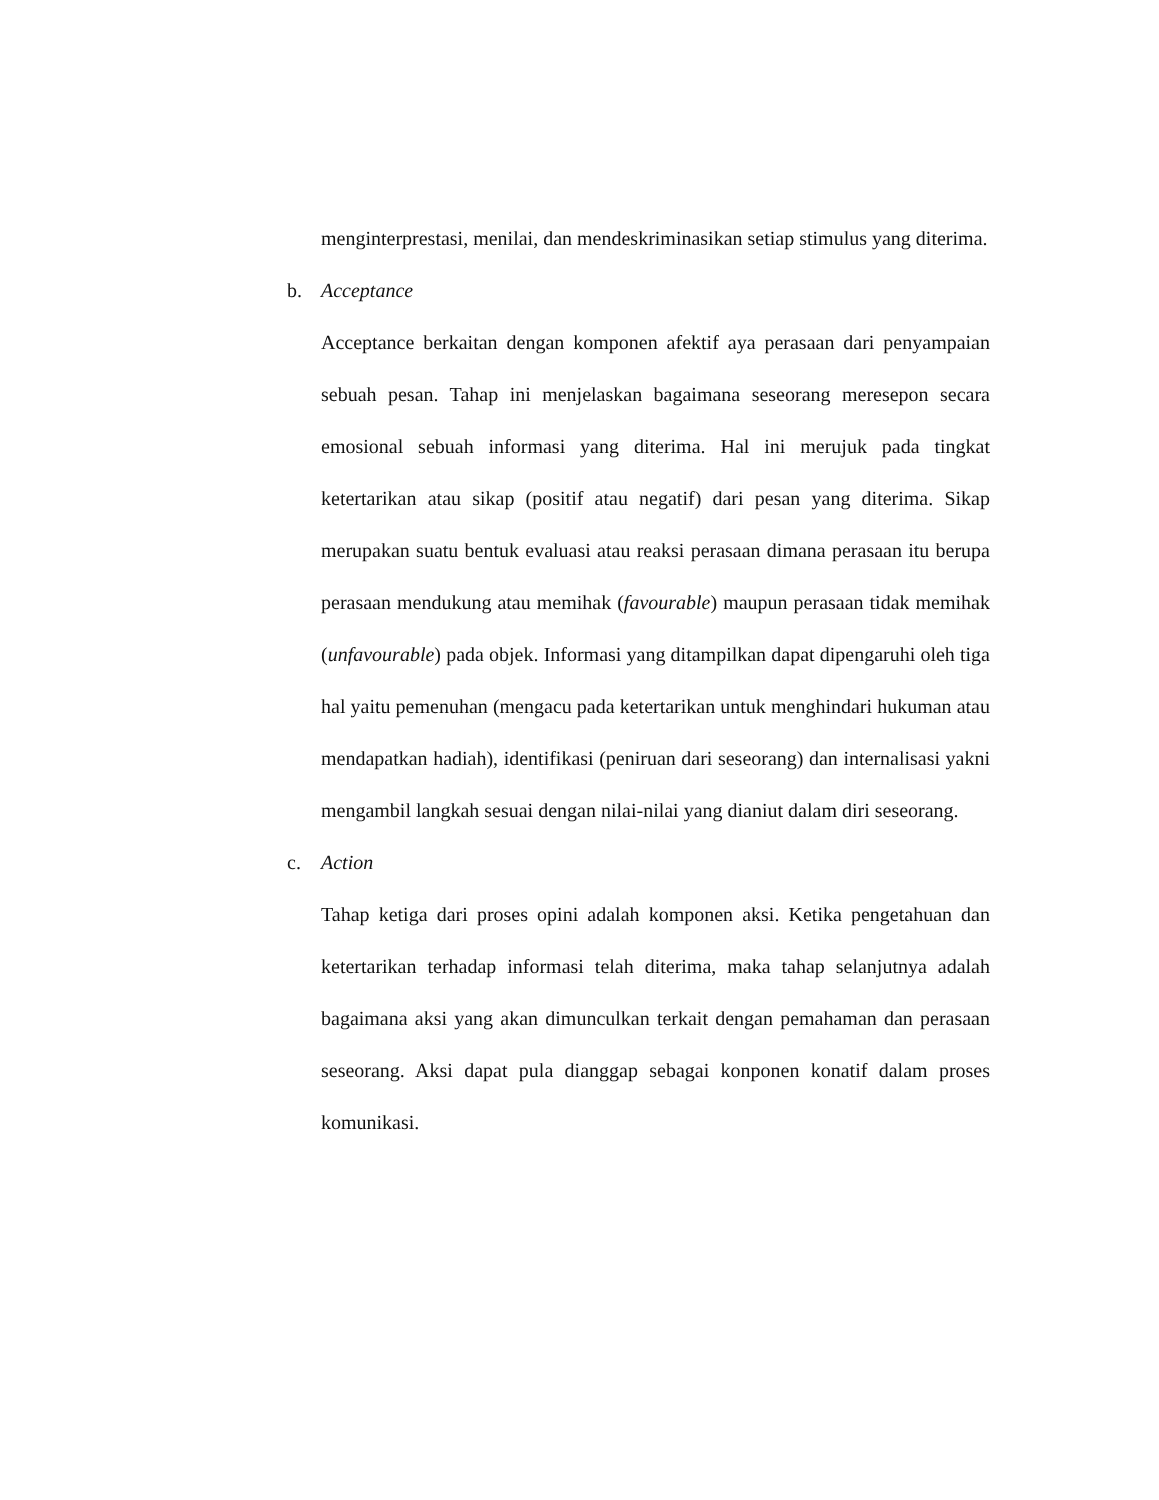menginterprestasi, menilai, dan mendeskriminasikan setiap stimulus yang diterima.
b. Acceptance
Acceptance berkaitan dengan komponen afektif aya perasaan dari penyampaian sebuah pesan. Tahap ini menjelaskan bagaimana seseorang meresepon secara emosional sebuah informasi yang diterima. Hal ini merujuk pada tingkat ketertarikan atau sikap (positif atau negatif) dari pesan yang diterima. Sikap merupakan suatu bentuk evaluasi atau reaksi perasaan dimana perasaan itu berupa perasaan mendukung atau memihak (favourable) maupun perasaan tidak memihak (unfavourable) pada objek. Informasi yang ditampilkan dapat dipengaruhi oleh tiga hal yaitu pemenuhan (mengacu pada ketertarikan untuk menghindari hukuman atau mendapatkan hadiah), identifikasi (peniruan dari seseorang) dan internalisasi yakni mengambil langkah sesuai dengan nilai-nilai yang dianiut dalam diri seseorang.
c. Action
Tahap ketiga dari proses opini adalah komponen aksi. Ketika pengetahuan dan ketertarikan terhadap informasi telah diterima, maka tahap selanjutnya adalah bagaimana aksi yang akan dimunculkan terkait dengan pemahaman dan perasaan seseorang. Aksi dapat pula dianggap sebagai konponen konatif dalam proses komunikasi.